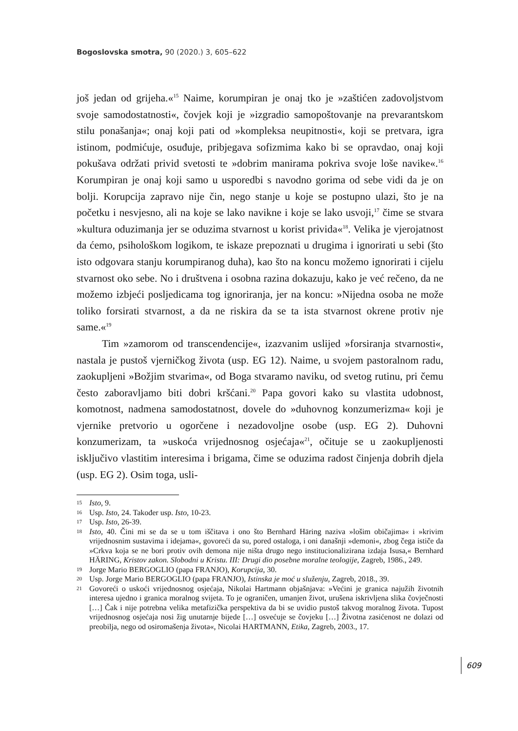Bogoslovska smotra, 90 (2020.) 3, 605–622
još jedan od grijeha.«<sup>15</sup> Naime, korumpiran je onaj tko je »zaštićen zadovoljstvom svoje samodostatnosti«, čovjek koji je »izgradio samopoštovanje na prevarantskom stilu ponašanja«; onaj koji pati od »kompleksa neupitnosti«, koji se pretvara, igra istinom, podmićuje, osuđuje, pribjegava sofizmima kako bi se opravdao, onaj koji pokušava održati privid svetosti te »dobrim manirama pokriva svoje loše navike«.<sup>16</sup> Korumpiran je onaj koji samo u usporedbi s navodno gorima od sebe vidi da je on bolji. Korupcija zapravo nije čin, nego stanje u koje se postupno ulazi, što je na početku i nesvjesno, ali na koje se lako navikne i koje se lako usvoji,<sup>17</sup> čime se stvara »kultura oduzimanja jer se oduzima stvarnost u korist privida«<sup>18</sup>. Velika je vjerojatnost da ćemo, psihološkom logikom, te iskaze prepoznati u drugima i ignorirati u sebi (što isto odgovara stanju korumpiranog duha), kao što na koncu možemo ignorirati i cijelu stvarnost oko sebe. No i društvena i osobna razina dokazuju, kako je već rečeno, da ne možemo izbjeći posljedicama tog ignoriranja, jer na koncu: »Nijedna osoba ne može toliko forsirati stvarnost, a da ne riskira da se ta ista stvarnost okrene protiv nje same.«<sup>19</sup>
Tim »zamorom od transcendencije«, izazvanim uslijed »forsiranja stvarnosti«, nastala je pustoš vjerničkog života (usp. EG 12). Naime, u svojem pastoralnom radu, zaokupljeni »Božjim stvarima«, od Boga stvaramo naviku, od svetog rutinu, pri čemu često zaboravljamo biti dobri kršćani.<sup>20</sup> Papa govori kako su vlastita udobnost, komotnost, nadmena samodostatnost, dovele do »duhovnog konzumerizma« koji je vjernike pretvorio u ogorčene i nezadovoljne osobe (usp. EG 2). Duhovni konzumerizam, ta »uskoća vrijednosnog osjećaja«<sup>21</sup>, očituje se u zaokupljenosti isključivo vlastitim interesima i brigama, čime se oduzima radost činjenja dobrih djela (usp. EG 2). Osim toga, usli-
15 Isto, 9.
16 Usp. Isto, 24. Također usp. Isto, 10-23.
17 Usp. Isto, 26-39.
18 Isto, 40. Čini mi se da se u tom iščitava i ono što Bernhard Häring naziva »lošim običajima« i »krivim vrijednosnim sustavima i idejama«, govoreći da su, pored ostaloga, i oni današnji »demoni«, zbog čega ističe da »Crkva koja se ne bori protiv ovih demona nije ništa drugo nego institucionalizirana izdaja Isusa,« Bernhard HÄRING, Kristov zakon. Slobodni u Kristu. III: Drugi dio posebne moralne teologije, Zagreb, 1986., 249.
19 Jorge Mario BERGOGLIO (papa FRANJO), Korupcija, 30.
20 Usp. Jorge Mario BERGOGLIO (papa FRANJO), Istinska je moć u služenju, Zagreb, 2018., 39.
21 Govoreći o uskoći vrijednosnog osjećaja, Nikolai Hartmann objašnjava: »Većini je granica najužih životnih interesa ujedno i granica moralnog svijeta. To je ograničen, umanjen život, urušena iskrivljena slika čovječnosti […] Čak i nije potrebna velika metafizička perspektiva da bi se uvidio pustoš takvog moralnog života. Tupost vrijednosnog osjećaja nosi žig unutarnje bijede […] osvećuje se čovjeku […] Životna zasićenost ne dolazi od preobilja, nego od osiromašenja života«, Nicolai HARTMANN, Etika, Zagreb, 2003., 17.
609